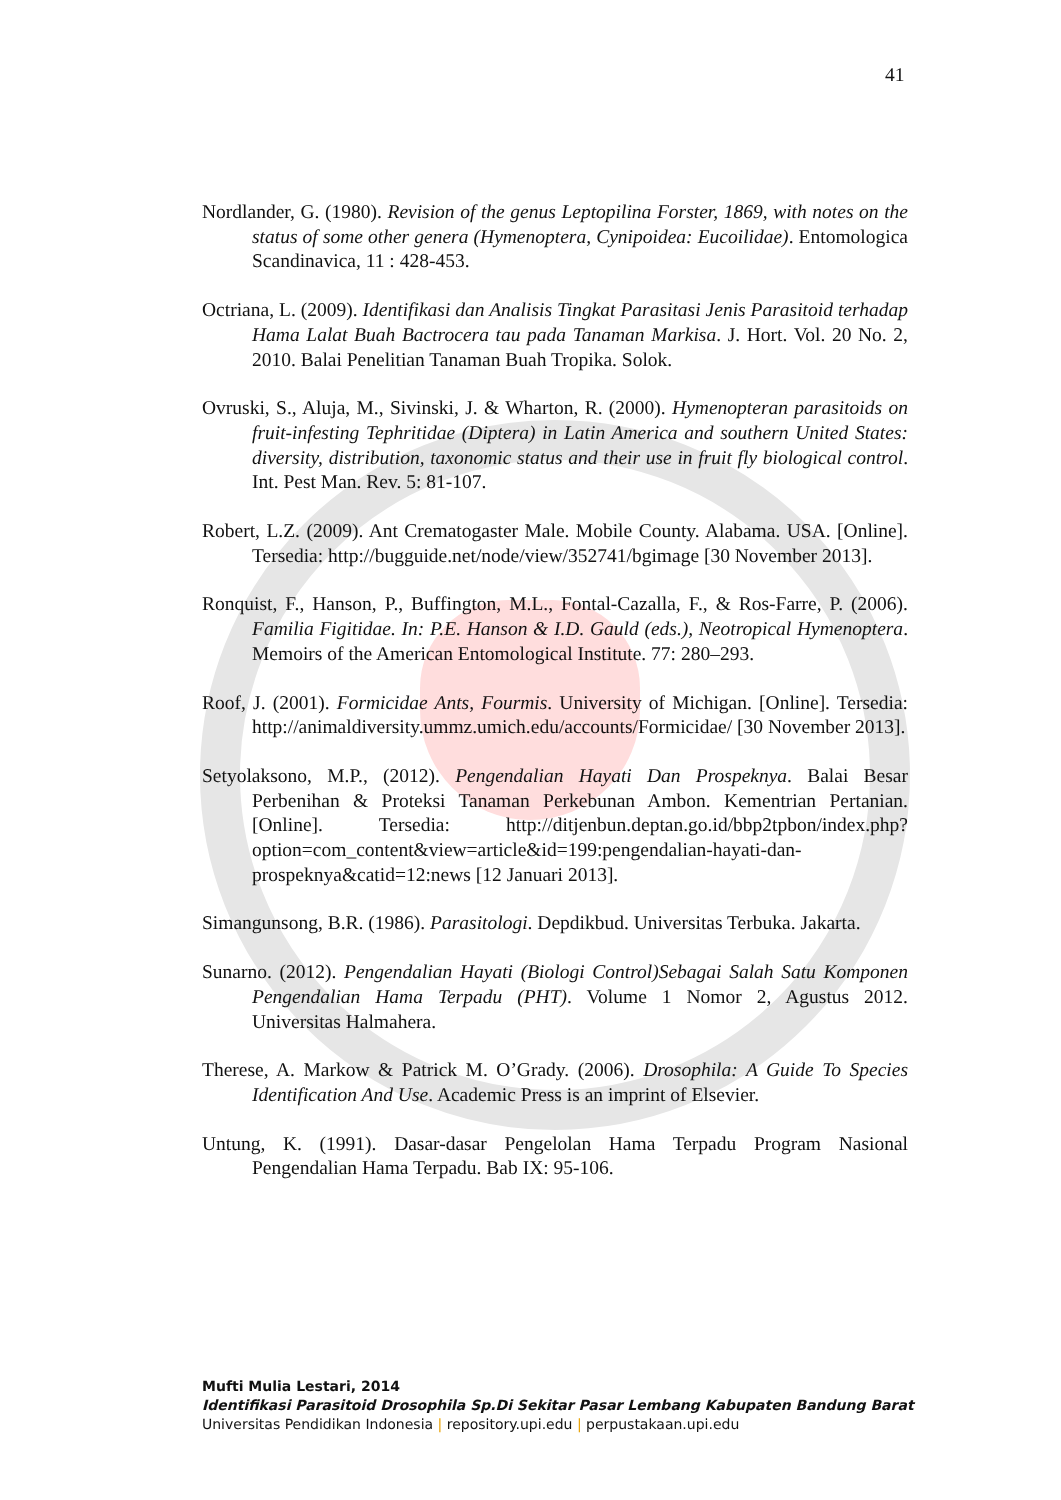41
Nordlander, G. (1980). Revision of the genus Leptopilina Forster, 1869, with notes on the status of some other genera (Hymenoptera, Cynipoidea: Eucoilidae). Entomologica Scandinavica, 11 : 428-453.
Octriana, L. (2009). Identifikasi dan Analisis Tingkat Parasitasi Jenis Parasitoid terhadap Hama Lalat Buah Bactrocera tau pada Tanaman Markisa. J. Hort. Vol. 20 No. 2, 2010. Balai Penelitian Tanaman Buah Tropika. Solok.
Ovruski, S., Aluja, M., Sivinski, J. & Wharton, R. (2000). Hymenopteran parasitoids on fruit-infesting Tephritidae (Diptera) in Latin America and southern United States: diversity, distribution, taxonomic status and their use in fruit fly biological control. Int. Pest Man. Rev. 5: 81-107.
Robert, L.Z. (2009). Ant Crematogaster Male. Mobile County. Alabama. USA. [Online]. Tersedia: http://bugguide.net/node/view/352741/bgimage [30 November 2013].
Ronquist, F., Hanson, P., Buffington, M.L., Fontal-Cazalla, F., & Ros-Farre, P. (2006). Familia Figitidae. In: P.E. Hanson & I.D. Gauld (eds.), Neotropical Hymenoptera. Memoirs of the American Entomological Institute. 77: 280–293.
Roof, J. (2001). Formicidae Ants, Fourmis. University of Michigan. [Online]. Tersedia: http://animaldiversity.ummz.umich.edu/accounts/Formicidae/ [30 November 2013].
Setyolaksono, M.P., (2012). Pengendalian Hayati Dan Prospeknya. Balai Besar Perbenihan & Proteksi Tanaman Perkebunan Ambon. Kementrian Pertanian. [Online]. Tersedia: http://ditjenbun.deptan.go.id/bbp2tpbon/index.php?option=com_content&view=article&id=199:pengendalian-hayati-dan-prospeknya&catid=12:news [12 Januari 2013].
Simangunsong, B.R. (1986). Parasitologi. Depdikbud. Universitas Terbuka. Jakarta.
Sunarno. (2012). Pengendalian Hayati (Biologi Control)Sebagai Salah Satu Komponen Pengendalian Hama Terpadu (PHT). Volume 1 Nomor 2, Agustus 2012. Universitas Halmahera.
Therese, A. Markow & Patrick M. O’Grady. (2006). Drosophila: A Guide To Species Identification And Use. Academic Press is an imprint of Elsevier.
Untung, K. (1991). Dasar-dasar Pengelolan Hama Terpadu Program Nasional Pengendalian Hama Terpadu. Bab IX: 95-106.
Mufti Mulia Lestari, 2014
Identifikasi Parasitoid Drosophila Sp.Di Sekitar Pasar Lembang Kabupaten Bandung Barat
Universitas Pendidikan Indonesia | repository.upi.edu | perpustakaan.upi.edu